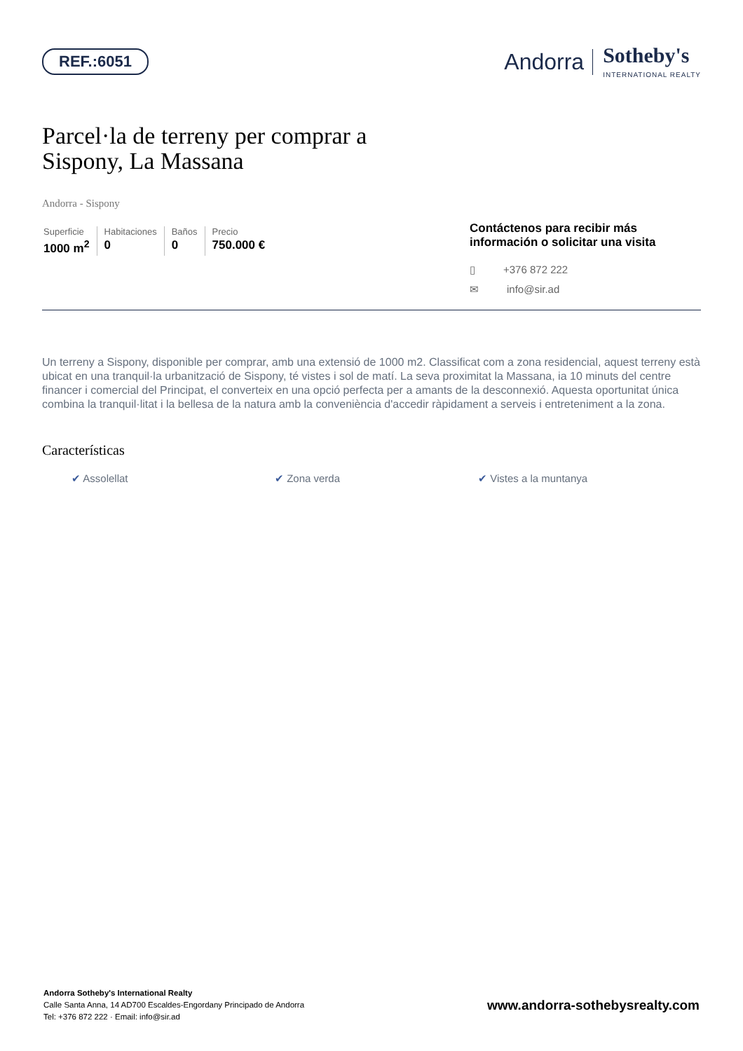REF.:6051
Andorra Sotheby's
INTERNATIONAL REALTY
Parcel·la de terreny per comprar a
Sispony, La Massana
Andorra - Sispony
Superficie
1000 m<sup>2</sup>
Habitaciones
0
Baños
0
Precio
750.000 €
Contáctenos para recibir más información o solicitar una visita
▯ +376 872 222
✉ info@sir.ad
Un terreny a Sispony, disponible per comprar, amb una extensió de 1000 m2. Classificat com a zona residencial, aquest terreny està ubicat en una tranquil·la urbanització de Sispony, té vistes i sol de matí. La seva proximitat la Massana, ia 10 minuts del centre financer i comercial del Principat, el converteix en una opció perfecta per a amants de la desconnexió. Aquesta oportunitat única combina la tranquil·litat i la bellesa de la natura amb la conveniència d'accedir ràpidament a serveis i entreteniment a la zona.
Características
✔ Assolellat ✔ Zona verda ✔ Vistes a la muntanya
Andorra Sotheby's International Realty
Calle Santa Anna, 14 AD700 Escaldes-Engordany Principado de Andorra
Tel: +376 872 222 · Email: info@sir.ad
www.andorra-sothebysrealty.com